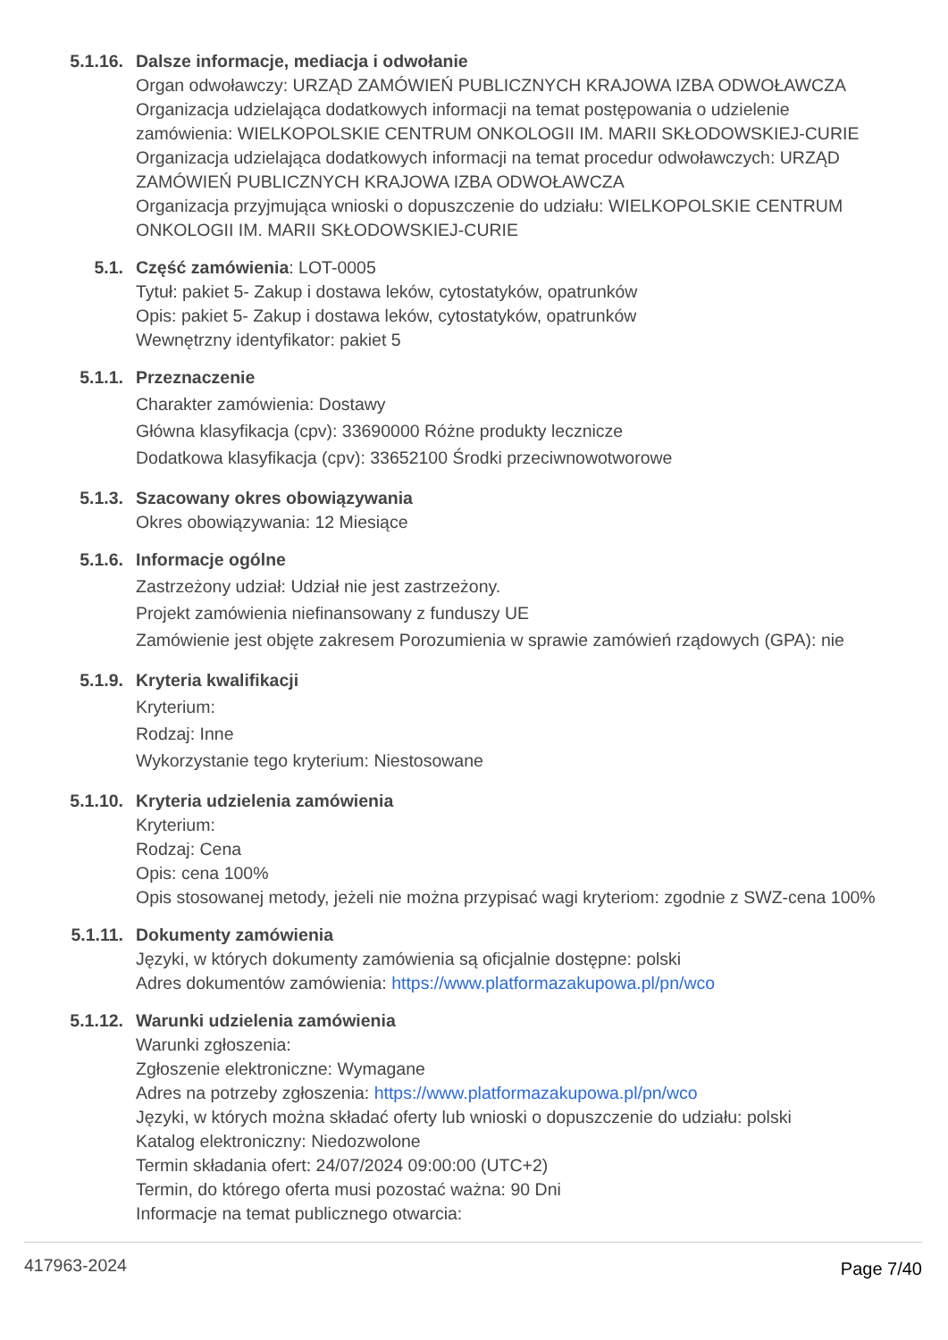5.1.16. Dalsze informacje, mediacja i odwołanie
Organ odwoławczy: URZĄD ZAMÓWIEŃ PUBLICZNYCH KRAJOWA IZBA ODWOŁAWCZA
Organizacja udzielająca dodatkowych informacji na temat postępowania o udzielenie zamówienia: WIELKOPOLSKIE CENTRUM ONKOLOGII IM. MARII SKŁODOWSKIEJ-CURIE
Organizacja udzielająca dodatkowych informacji na temat procedur odwoławczych: URZĄD ZAMÓWIEŃ PUBLICZNYCH KRAJOWA IZBA ODWOŁAWCZA
Organizacja przyjmująca wnioski o dopuszczenie do udziału: WIELKOPOLSKIE CENTRUM ONKOLOGII IM. MARII SKŁODOWSKIEJ-CURIE
5.1. Część zamówienia: LOT-0005
Tytuł: pakiet 5- Zakup i dostawa leków, cytostatyków, opatrunków
Opis: pakiet 5- Zakup i dostawa leków, cytostatyków, opatrunków
Wewnętrzny identyfikator: pakiet 5
5.1.1. Przeznaczenie
Charakter zamówienia: Dostawy
Główna klasyfikacja (cpv): 33690000 Różne produkty lecznicze
Dodatkowa klasyfikacja (cpv): 33652100 Środki przeciwnowotworowe
5.1.3. Szacowany okres obowiązywania
Okres obowiązywania: 12 Miesiące
5.1.6. Informacje ogólne
Zastrzeżony udział: Udział nie jest zastrzeżony.
Projekt zamówienia niefinansowany z funduszy UE
Zamówienie jest objęte zakresem Porozumienia w sprawie zamówień rządowych (GPA): nie
5.1.9. Kryteria kwalifikacji
Kryterium:
Rodzaj: Inne
Wykorzystanie tego kryterium: Niestosowane
5.1.10. Kryteria udzielenia zamówienia
Kryterium:
Rodzaj: Cena
Opis: cena 100%
Opis stosowanej metody, jeżeli nie można przypisać wagi kryteriom: zgodnie z SWZ-cena 100%
5.1.11. Dokumenty zamówienia
Języki, w których dokumenty zamówienia są oficjalnie dostępne: polski
Adres dokumentów zamówienia: https://www.platformazakupowa.pl/pn/wco
5.1.12. Warunki udzielenia zamówienia
Warunki zgłoszenia:
Zgłoszenie elektroniczne: Wymagane
Adres na potrzeby zgłoszenia: https://www.platformazakupowa.pl/pn/wco
Języki, w których można składać oferty lub wnioski o dopuszczenie do udziału: polski
Katalog elektroniczny: Niedozwolone
Termin składania ofert: 24/07/2024 09:00:00 (UTC+2)
Termin, do którego oferta musi pozostać ważna: 90 Dni
Informacje na temat publicznego otwarcia:
417963-2024 Page 7/40